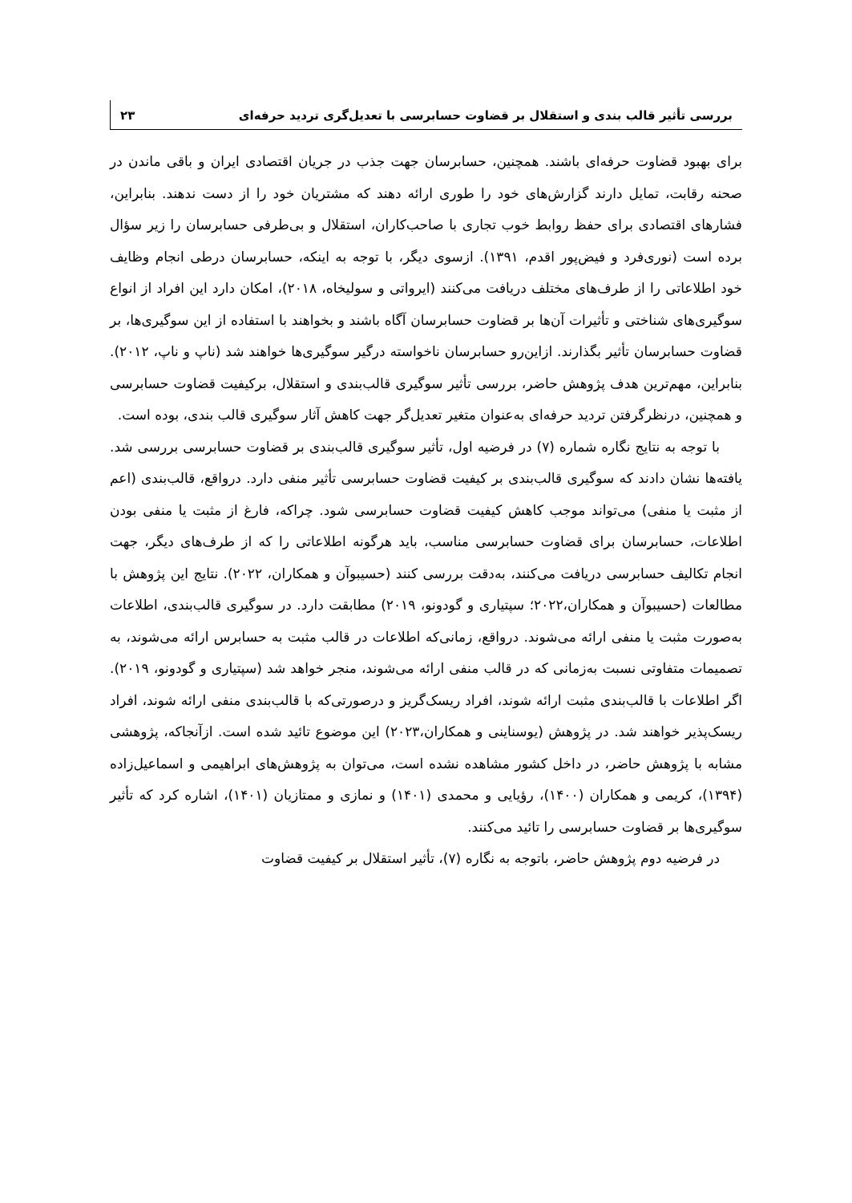بررسی تأثیر قالب بندی و استقلال بر قضاوت حسابرسی با تعدیل‌گری تردید حرفه‌ای ۲۳
برای بهبود قضاوت حرفه‌ای باشند. همچنین، حسابرسان جهت جذب در جریان اقتصادی ایران و باقی ماندن در صحنه رقابت، تمایل دارند گزارش‌های خود را طوری ارائه دهند که مشتریان خود را از دست ندهند. بنابراین، فشارهای اقتصادی برای حفظ روابط خوب تجاری با صاحب‌کاران، استقلال و بی‌طرفی حسابرسان را زیر سؤال برده است (نوری‌فرد و فیض‌پور اقدم، ۱۳۹۱). ازسوی دیگر، با توجه به اینکه، حسابرسان درطی انجام وظایف خود اطلاعاتی را از طرف‌های مختلف دریافت می‌کنند (ایرواتی و سولیخاه، ۲۰۱۸)، امکان دارد این افراد از انواع سوگیری‌های شناختی و تأثیرات آن‌ها بر قضاوت حسابرسان آگاه باشند و بخواهند با استفاده از این سوگیری‌ها، بر قضاوت حسابرسان تأثیر بگذارند. ازاین‌رو حسابرسان ناخواسته درگیر سوگیری‌ها خواهند شد (ناپ و ناپ، ۲۰۱۲). بنابراین، مهم‌ترین هدف پژوهش حاضر، بررسی تأثیر سوگیری قالب‌بندی و استقلال، برکیفیت قضاوت حسابرسی و همچنین، درنظرگرفتن تردید حرفه‌ای به‌عنوان متغیر تعدیل‌گر جهت کاهش آثار سوگیری قالب بندی، بوده است.
با توجه به نتایج نگاره شماره (۷) در فرضیه اول، تأثیر سوگیری قالب‌بندی بر قضاوت حسابرسی بررسی شد. یافته‌ها نشان دادند که سوگیری قالب‌بندی بر کیفیت قضاوت حسابرسی تأثیر منفی دارد. درواقع، قالب‌بندی (اعم از مثبت یا منفی) می‌تواند موجب کاهش کیفیت قضاوت حسابرسی شود. چراکه، فارغ از مثبت یا منفی بودن اطلاعات، حسابرسان برای قضاوت حسابرسی مناسب، باید هرگونه اطلاعاتی را که از طرف‌های دیگر، جهت انجام تکالیف حسابرسی دریافت می‌کنند، به‌دقت بررسی کنند (حسیبوآن و همکاران، ۲۰۲۲). نتایج این پژوهش با مطالعات (حسیبوآن و همکاران،۲۰۲۲؛ سپتیاری و گودونو، ۲۰۱۹) مطابقت دارد. در سوگیری قالب‌بندی، اطلاعات به‌صورت مثبت یا منفی ارائه می‌شوند. درواقع، زمانی‌که اطلاعات در قالب مثبت به حسابرس ارائه می‌شوند، به تصمیمات متفاوتی نسبت به‌زمانی که در قالب منفی ارائه می‌شوند، منجر خواهد شد (سپتیاری و گودونو، ۲۰۱۹). اگر اطلاعات با قالب‌بندی مثبت ارائه شوند، افراد ریسک‌گریز و درصورتی‌که با قالب‌بندی منفی ارائه شوند، افراد ریسک‌پذیر خواهند شد. در پژوهش (یوسناینی و همکاران،۲۰۲۳) این موضوع تائید شده است. ازآنجاکه، پژوهشی مشابه با پژوهش حاضر، در داخل کشور مشاهده نشده است، می‌توان به پژوهش‌های ابراهیمی و اسماعیل‌زاده (۱۳۹۴)، کریمی و همکاران (۱۴۰۰)، رؤیایی و محمدی (۱۴۰۱) و نمازی و ممتازیان (۱۴۰۱)، اشاره کرد که تأثیر سوگیری‌ها بر قضاوت حسابرسی را تائید می‌کنند.
در فرضیه دوم پژوهش حاضر، باتوجه به نگاره (۷)، تأثیر استقلال بر کیفیت قضاوت